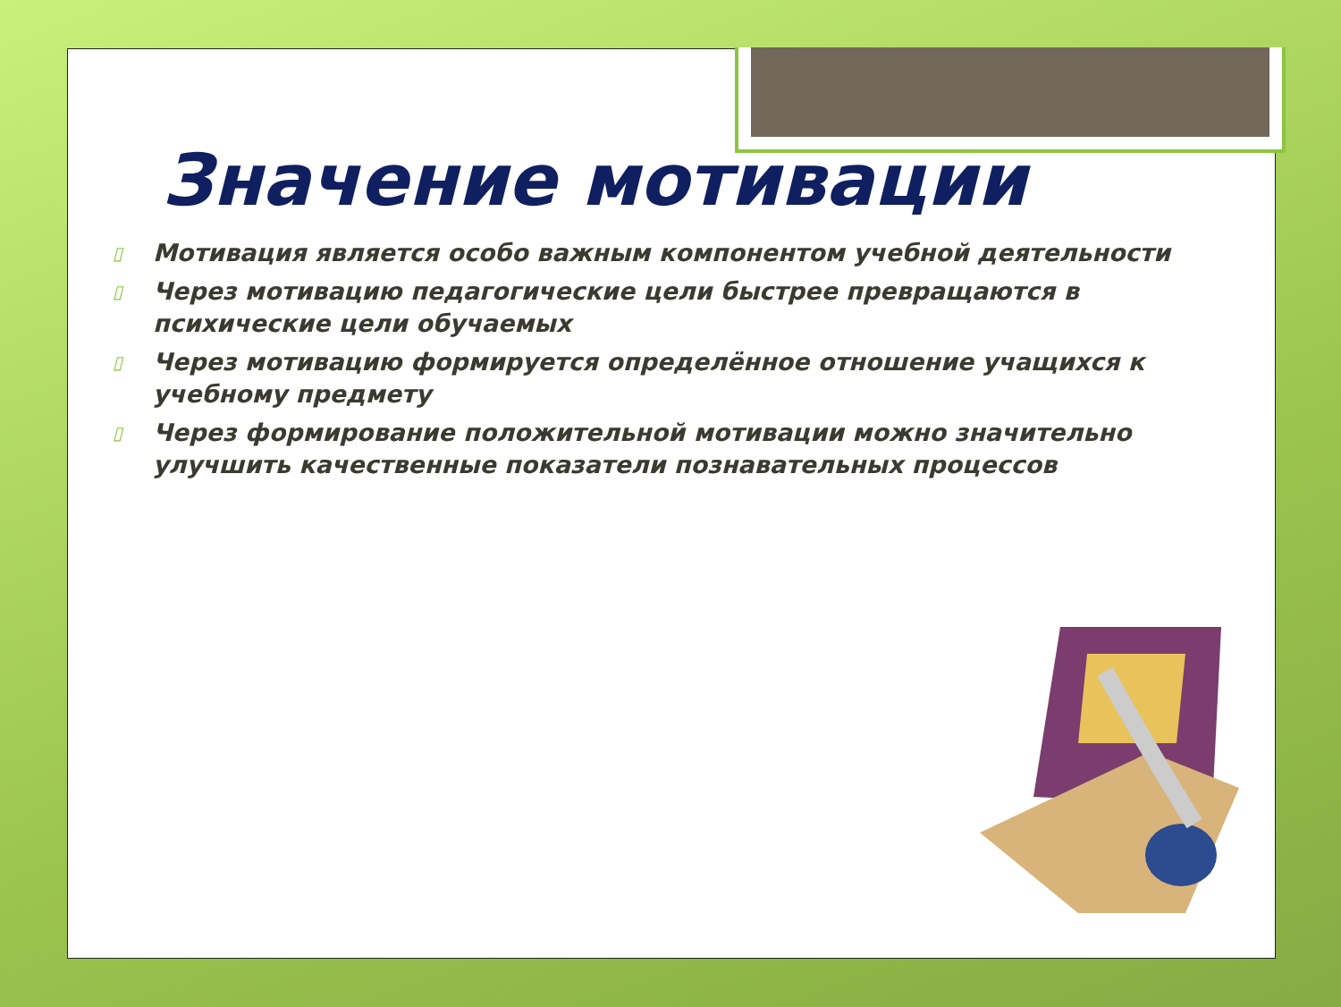Значение мотивации
▯ Мотивация является особо важным компонентом учебной деятельности
▯ Через мотивацию педагогические цели быстрее превращаются в психические цели обучаемых
▯ Через мотивацию формируется определённое отношение учащихся к учебному предмету
▯ Через формирование положительной мотивации можно значительно улучшить качественные показатели познавательных процессов